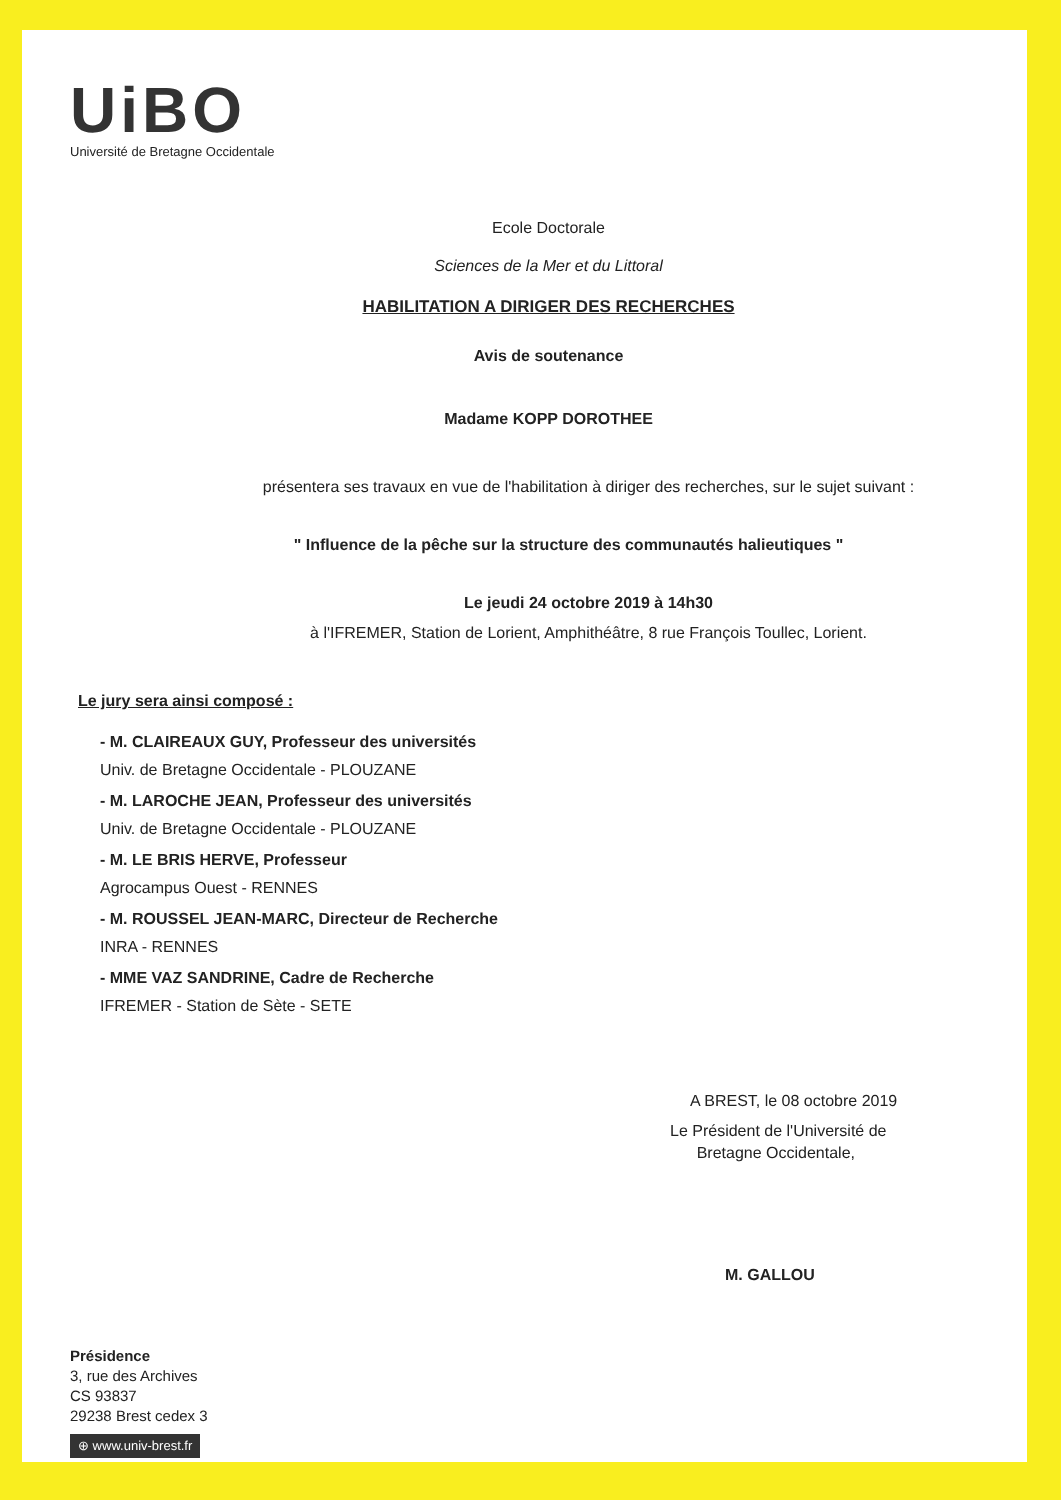UiBO
Université de Bretagne Occidentale
Ecole Doctorale
Sciences de la Mer et du Littoral
HABILITATION A DIRIGER DES RECHERCHES
Avis de soutenance
Madame KOPP DOROTHEE
présentera ses travaux en vue de l'habilitation à diriger des recherches, sur le sujet suivant :
" Influence de la pêche sur la structure des communautés halieutiques "
Le jeudi 24 octobre 2019 à 14h30
à l'IFREMER, Station de Lorient, Amphithéâtre, 8 rue François Toullec, Lorient.
Le jury sera ainsi composé :
- M. CLAIREAUX GUY, Professeur des universités
Univ. de Bretagne Occidentale - PLOUZANE
- M. LAROCHE JEAN, Professeur des universités
Univ. de Bretagne Occidentale - PLOUZANE
- M. LE BRIS HERVE, Professeur
Agrocampus Ouest - RENNES
- M. ROUSSEL JEAN-MARC, Directeur de Recherche
INRA - RENNES
- MME VAZ SANDRINE, Cadre de Recherche
IFREMER - Station de Sète - SETE
A BREST, le 08 octobre 2019
Le Président de l'Université de
Bretagne Occidentale,
M. GALLOU
Présidence
3, rue des Archives
CS 93837
29238 Brest cedex 3
⊕ www.univ-brest.fr